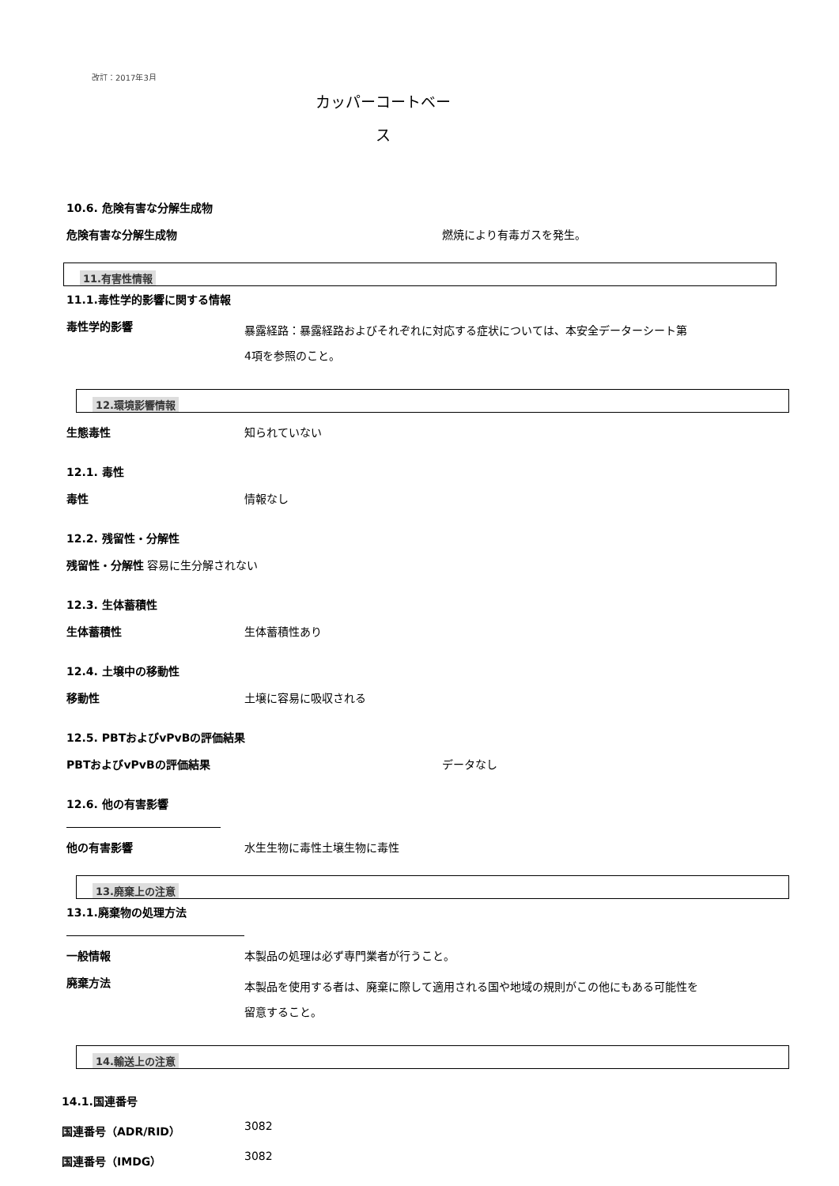改訂：2017年3月
カッパーコートベー
ス
10.6. 危険有害な分解生成物
危険有害な分解生成物 燃焼により有毒ガスを発生。
11.有害性情報
11.1.毒性学的影響に関する情報
毒性学的影響
暴露経路：暴露経路およびそれぞれに対応する症状については、本安全データーシート第4項を参照のこと。
12.環境影響情報
生態毒性 知られていない
12.1. 毒性
毒性 情報なし
12.2. 残留性・分解性
残留性・分解性 容易に生分解されない
12.3. 生体蓄積性
生体蓄積性 生体蓄積性あり
12.4. 土壌中の移動性
移動性 土壌に容易に吸収される
12.5. PBTおよびvPvBの評価結果
PBTおよびvPvBの評価結果 データなし
12.6. 他の有害影響
他の有害影響 水生生物に毒性土壌生物に毒性
13.廃棄上の注意
13.1.廃棄物の処理方法
一般情報 本製品の処理は必ず専門業者が行うこと。
廃棄方法
本製品を使用する者は、廃棄に際して適用される国や地域の規則がこの他にもある可能性を留意すること。
14.輸送上の注意
14.1.国連番号
国連番号（ADR/RID） 3082
国連番号（IMDG） 3082